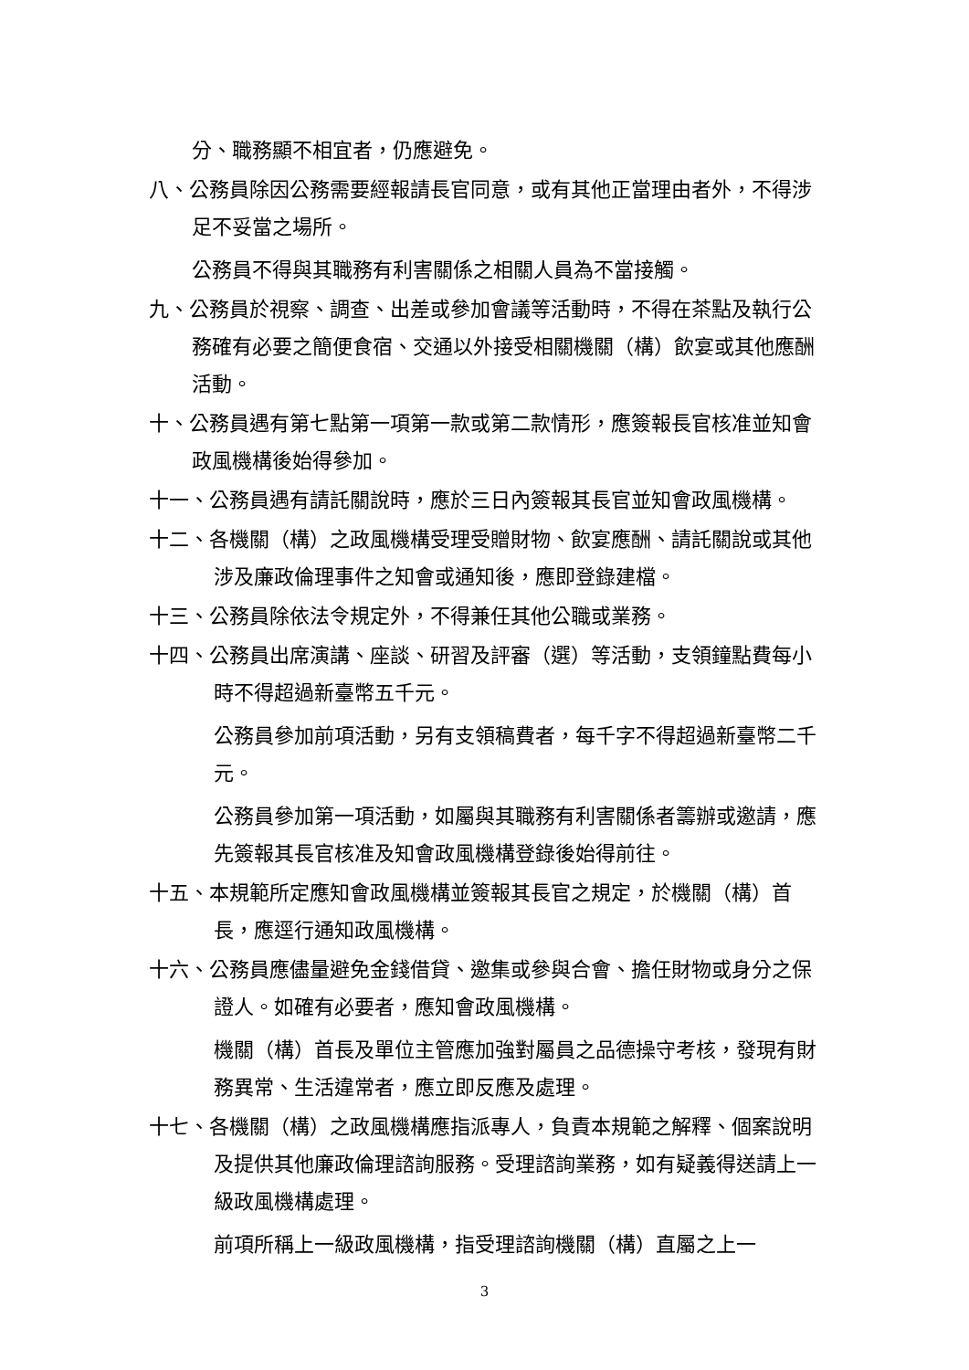分、職務顯不相宜者，仍應避免。
八、公務員除因公務需要經報請長官同意，或有其他正當理由者外，不得涉足不妥當之場所。
公務員不得與其職務有利害關係之相關人員為不當接觸。
九、公務員於視察、調查、出差或參加會議等活動時，不得在茶點及執行公務確有必要之簡便食宿、交通以外接受相關機關（構）飲宴或其他應酬活動。
十、公務員遇有第七點第一項第一款或第二款情形，應簽報長官核准並知會政風機構後始得參加。
十一、公務員遇有請託關說時，應於三日內簽報其長官並知會政風機構。
十二、各機關（構）之政風機構受理受贈財物、飲宴應酬、請託關說或其他涉及廉政倫理事件之知會或通知後，應即登錄建檔。
十三、公務員除依法令規定外，不得兼任其他公職或業務。
十四、公務員出席演講、座談、研習及評審（選）等活動，支領鐘點費每小時不得超過新臺幣五千元。
公務員參加前項活動，另有支領稿費者，每千字不得超過新臺幣二千元。
公務員參加第一項活動，如屬與其職務有利害關係者籌辦或邀請，應先簽報其長官核准及知會政風機構登錄後始得前往。
十五、本規範所定應知會政風機構並簽報其長官之規定，於機關（構）首長，應逕行通知政風機構。
十六、公務員應儘量避免金錢借貸、邀集或參與合會、擔任財物或身分之保證人。如確有必要者，應知會政風機構。
機關（構）首長及單位主管應加強對屬員之品德操守考核，發現有財務異常、生活違常者，應立即反應及處理。
十七、各機關（構）之政風機構應指派專人，負責本規範之解釋、個案說明及提供其他廉政倫理諮詢服務。受理諮詢業務，如有疑義得送請上一級政風機構處理。
前項所稱上一級政風機構，指受理諮詢機關（構）直屬之上一
3